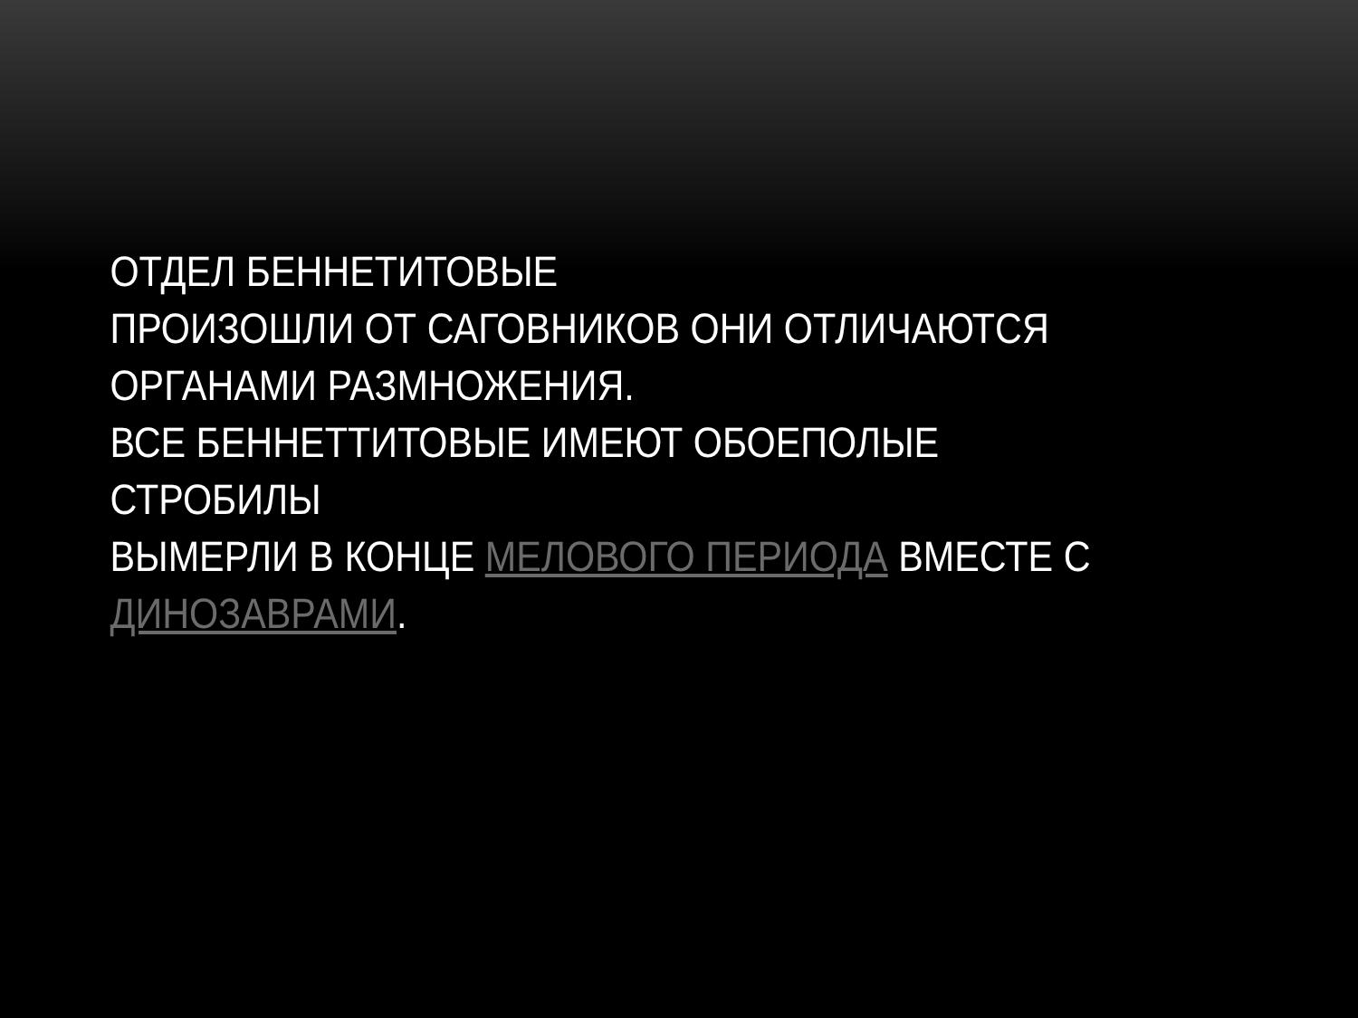ОТДЕЛ БЕННЕТИТОВЫЕ
ПРОИЗОШЛИ ОТ САГОВНИКОВ ОНИ ОТЛИЧАЮТСЯ ОРГАНАМИ РАЗМНОЖЕНИЯ.
ВСЕ БЕННЕТТИТОВЫЕ ИМЕЮТ ОБОЕПОЛЫЕ СТРОБИЛЫ
ВЫМЕРЛИ В КОНЦЕ МЕЛОВОГО ПЕРИОДА ВМЕСТЕ С ДИНОЗАВРАМИ.